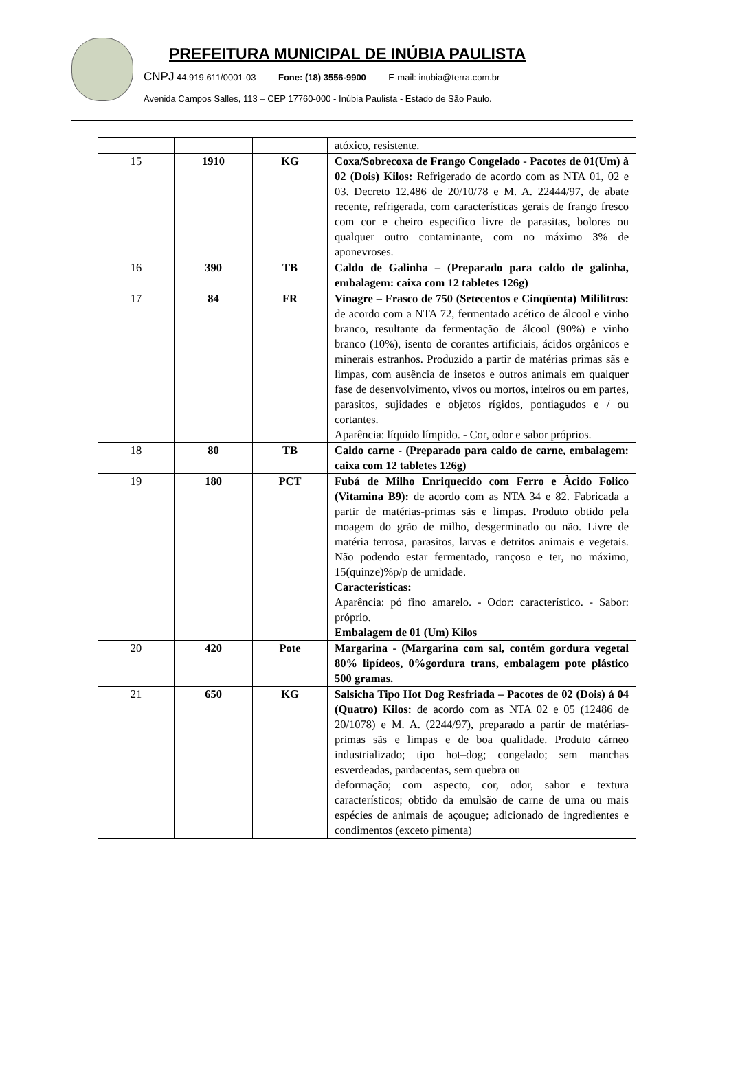PREFEITURA MUNICIPAL DE INÚBIA PAULISTA
CNPJ 44.919.611/0001-03 Fone: (18) 3556-9900 E-mail: inubia@terra.com.br
Avenida Campos Salles, 113 – CEP 17760-000 - Inúbia Paulista - Estado de São Paulo.
| | | | atóxico, resistente. |
| 15 | 1910 | KG | Coxa/Sobrecoxa de Frango Congelado - Pacotes de 01(Um) à 02 (Dois) Kilos: Refrigerado de acordo com as NTA 01, 02 e 03. Decreto 12.486 de 20/10/78 e M. A. 22444/97, de abate recente, refrigerada, com características gerais de frango fresco com cor e cheiro especifico livre de parasitas, bolores ou qualquer outro contaminante, com no máximo 3% de aponevroses. |
| 16 | 390 | TB | Caldo de Galinha – (Preparado para caldo de galinha, embalagem: caixa com 12 tabletes 126g) |
| 17 | 84 | FR | Vinagre – Frasco de 750 (Setecentos e Cinqüenta) Mililitros: de acordo com a NTA 72, fermentado acético de álcool e vinho branco, resultante da fermentação de álcool (90%) e vinho branco (10%), isento de corantes artificiais, ácidos orgânicos e minerais estranhos. Produzido a partir de matérias primas sãs e limpas, com ausência de insetos e outros animais em qualquer fase de desenvolvimento, vivos ou mortos, inteiros ou em partes, parasitos, sujidades e objetos rígidos, pontiagudos e / ou cortantes. Aparência: líquido límpido. - Cor, odor e sabor próprios. |
| 18 | 80 | TB | Caldo carne - (Preparado para caldo de carne, embalagem: caixa com 12 tabletes 126g) |
| 19 | 180 | PCT | Fubá de Milho Enriquecido com Ferro e Àcido Folico (Vitamina B9): de acordo com as NTA 34 e 82. Fabricada a partir de matérias-primas sãs e limpas. Produto obtido pela moagem do grão de milho, desgerminado ou não. Livre de matéria terrosa, parasitos, larvas e detritos animais e vegetais. Não podendo estar fermentado, rançoso e ter, no máximo, 15(quinze)%p/p de umidade. Características: Aparência: pó fino amarelo. - Odor: característico. - Sabor: próprio. Embalagem de 01 (Um) Kilos |
| 20 | 420 | Pote | Margarina - (Margarina com sal, contém gordura vegetal 80% lipídeos, 0%gordura trans, embalagem pote plástico 500 gramas. |
| 21 | 650 | KG | Salsicha Tipo Hot Dog Resfriada – Pacotes de 02 (Dois) á 04 (Quatro) Kilos: de acordo com as NTA 02 e 05 (12486 de 20/1078) e M. A. (2244/97), preparado a partir de matérias-primas sãs e limpas e de boa qualidade. Produto cárneo industrializado; tipo hot–dog; congelado; sem manchas esverdeadas, pardacentas, sem quebra ou deformação; com aspecto, cor, odor, sabor e textura característicos; obtido da emulsão de carne de uma ou mais espécies de animais de açougue; adicionado de ingredientes e condimentos (exceto pimenta) |